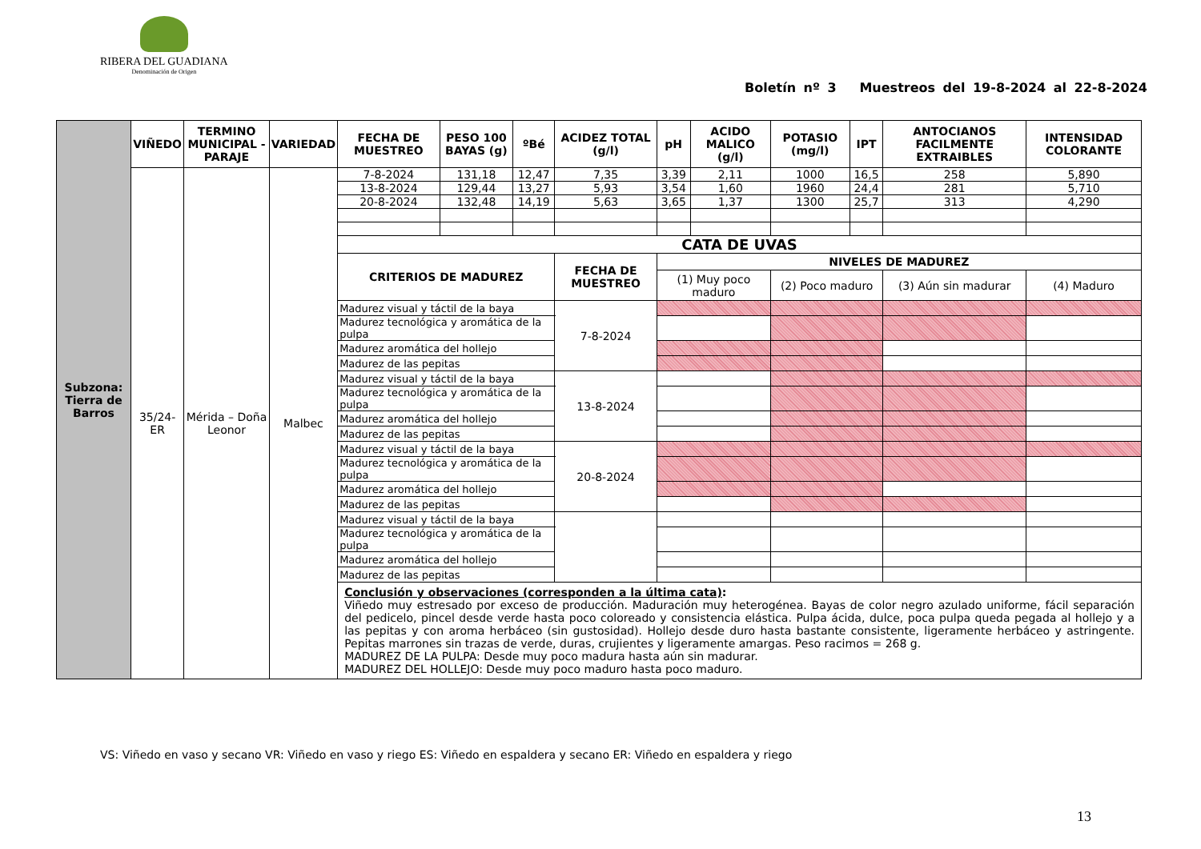RIBERA DEL GUADIANA
Denominación de Origen
Boletín nº 3 Muestreos del 19-8-2024 al 22-8-2024
| Subzona: Tierra de Barros | VIÑEDO | TERMINO MUNICIPAL - PARAJE | VARIEDAD | FECHA DE MUESTREO | PESO 100 BAYAS (g) | ºBé | ACIDEZ TOTAL (g/l) | | pH | ACIDO MALICO (g/l) | POTASIO (mg/l) | IPT | ANTOCIANOS FACILMENTE EXTRAIBLES | INTENSIDAD COLORANTE |
| --- | --- | --- | --- | --- | --- | --- | --- | --- | --- | --- | --- | --- | --- | --- |
| | 35/24-ER | Mérida – Doña Leonor | Malbec | 7-8-2024 | 131,18 | 12,47 | 7,35 | | 3,39 | 2,11 | 1000 | 16,5 | 258 | 5,890 |
| | | | | 13-8-2024 | 129,44 | 13,27 | 5,93 | | 3,54 | 1,60 | 1960 | 24,4 | 281 | 5,710 |
| | | | | 20-8-2024 | 132,48 | 14,19 | 5,63 | | 3,65 | 1,37 | 1300 | 25,7 | 313 | 4,290 |
| | | | | CATA DE UVAS | | | | | | | | | | |
| | | | | CRITERIOS DE MADUREZ | | | | FECHA DE MUESTREO | NIVELES DE MADUREZ | | | | | |
| | | | | | | | | | (1) Muy poco maduro | | (2) Poco maduro | | (3) Aún sin madurar | (4) Maduro |
| | | | | Madurez visual y táctil de la baya | | | | 7-8-2024 | | | | | | |
| | | | | Madurez tecnológica y aromática de la pulpa | | | | | | | | | | |
| | | | | Madurez aromática del hollejo | | | | | | | | | | |
| | | | | Madurez de las pepitas | | | | | | | | | | |
| | | | | Madurez visual y táctil de la baya | | | | 13-8-2024 | | | | | | |
| | | | | Madurez tecnológica y aromática de la pulpa | | | | | | | | | | |
| | | | | Madurez aromática del hollejo | | | | | | | | | | |
| | | | | Madurez de las pepitas | | | | | | | | | | |
| | | | | Madurez visual y táctil de la baya | | | | 20-8-2024 | | | | | | |
| | | | | Madurez tecnológica y aromática de la pulpa | | | | | | | | | | |
| | | | | Madurez aromática del hollejo | | | | | | | | | | |
| | | | | Madurez de las pepitas | | | | | | | | | | |
| | | | | Madurez visual y táctil de la baya | | | | | | | | | | |
| | | | | Madurez tecnológica y aromática de la pulpa | | | | | | | | | | |
| | | | | Madurez aromática del hollejo | | | | | | | | | | |
| | | | | Madurez de las pepitas | | | | | | | | | | |
| | | | | Conclusión y observaciones (corresponden a la última cata) : Viñedo muy estresado por exceso de producción. Maduración muy heterogénea. Bayas de color negro azulado uniforme, fácil separación del pedicelo, pincel desde verde hasta poco coloreado y consistencia elástica. Pulpa ácida, dulce, poca pulpa queda pegada al hollejo y a las pepitas y con aroma herbáceo (sin gustosidad). Hollejo desde duro hasta bastante consistente, ligeramente herbáceo y astringente. Pepitas marrones sin trazas de verde, duras, crujientes y ligeramente amargas. Peso racimos = 268 g. MADUREZ DE LA PULPA: Desde muy poco madura hasta aún sin madurar. MADUREZ DEL HOLLEJO: Desde muy poco maduro hasta poco maduro. | | | | | | | | | | |
VS: Viñedo en vaso y secano VR: Viñedo en vaso y riego ES: Viñedo en espaldera y secano ER: Viñedo en espaldera y riego
13